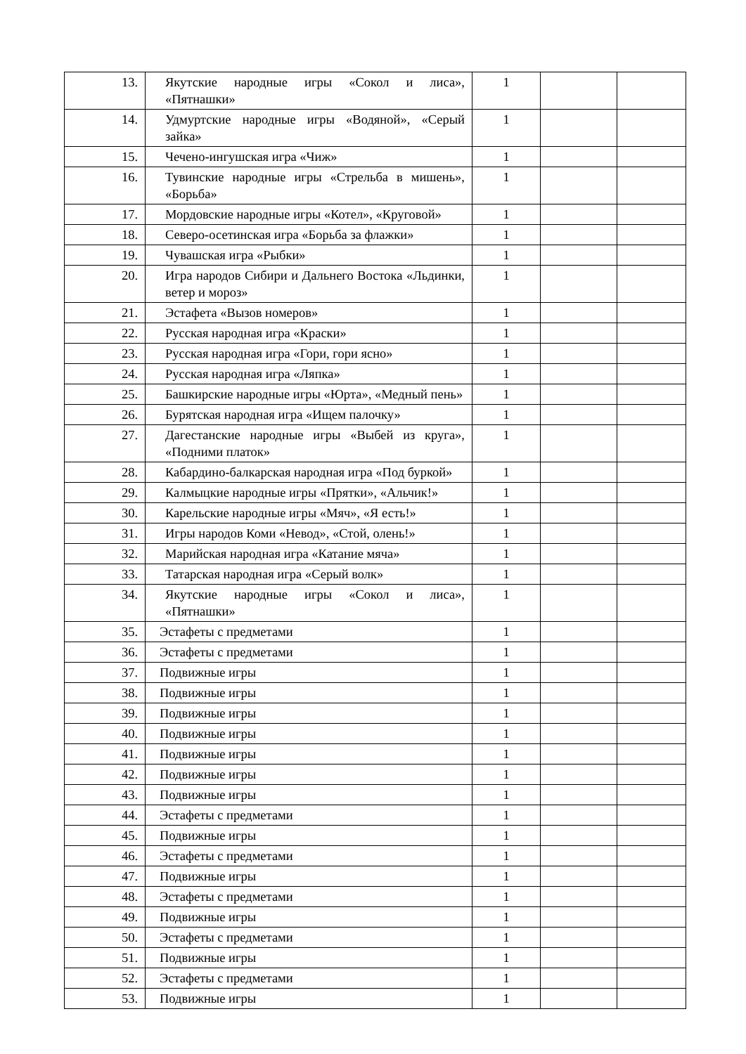| 13. | Якутские народные игры «Сокол и лиса», «Пятнашки» | 1 | | |
| 14. | Удмуртские народные игры «Водяной», «Серый зайка» | 1 | | |
| 15. | Чечено-ингушская игра «Чиж» | 1 | | |
| 16. | Тувинские народные игры «Стрельба в мишень», «Борьба» | 1 | | |
| 17. | Мордовские народные игры «Котел», «Круговой» | 1 | | |
| 18. | Северо-осетинская игра «Борьба за флажки» | 1 | | |
| 19. | Чувашская игра «Рыбки» | 1 | | |
| 20. | Игра народов Сибири и Дальнего Востока «Льдинки, ветер и мороз» | 1 | | |
| 21. | Эстафета «Вызов номеров» | 1 | | |
| 22. | Русская народная игра «Краски» | 1 | | |
| 23. | Русская народная игра «Гори, гори ясно» | 1 | | |
| 24. | Русская народная игра «Ляпка» | 1 | | |
| 25. | Башкирские народные игры «Юрта», «Медный пень» | 1 | | |
| 26. | Бурятская народная игра «Ищем палочку» | 1 | | |
| 27. | Дагестанские народные игры «Выбей из круга», «Подними платок» | 1 | | |
| 28. | Кабардино-балкарская народная игра «Под буркой» | 1 | | |
| 29. | Калмыцкие народные игры «Прятки», «Альчик!» | 1 | | |
| 30. | Карельские народные игры «Мяч», «Я есть!» | 1 | | |
| 31. | Игры народов Коми «Невод», «Стой, олень!» | 1 | | |
| 32. | Марийская народная игра «Катание мяча» | 1 | | |
| 33. | Татарская народная игра «Серый волк» | 1 | | |
| 34. | Якутские народные игры «Сокол и лиса», «Пятнашки» | 1 | | |
| 35. | Эстафеты с предметами | 1 | | |
| 36. | Эстафеты с предметами | 1 | | |
| 37. | Подвижные игры | 1 | | |
| 38. | Подвижные игры | 1 | | |
| 39. | Подвижные игры | 1 | | |
| 40. | Подвижные игры | 1 | | |
| 41. | Подвижные игры | 1 | | |
| 42. | Подвижные игры | 1 | | |
| 43. | Подвижные игры | 1 | | |
| 44. | Эстафеты с предметами | 1 | | |
| 45. | Подвижные игры | 1 | | |
| 46. | Эстафеты с предметами | 1 | | |
| 47. | Подвижные игры | 1 | | |
| 48. | Эстафеты с предметами | 1 | | |
| 49. | Подвижные игры | 1 | | |
| 50. | Эстафеты с предметами | 1 | | |
| 51. | Подвижные игры | 1 | | |
| 52. | Эстафеты с предметами | 1 | | |
| 53. | Подвижные игры | 1 | | |